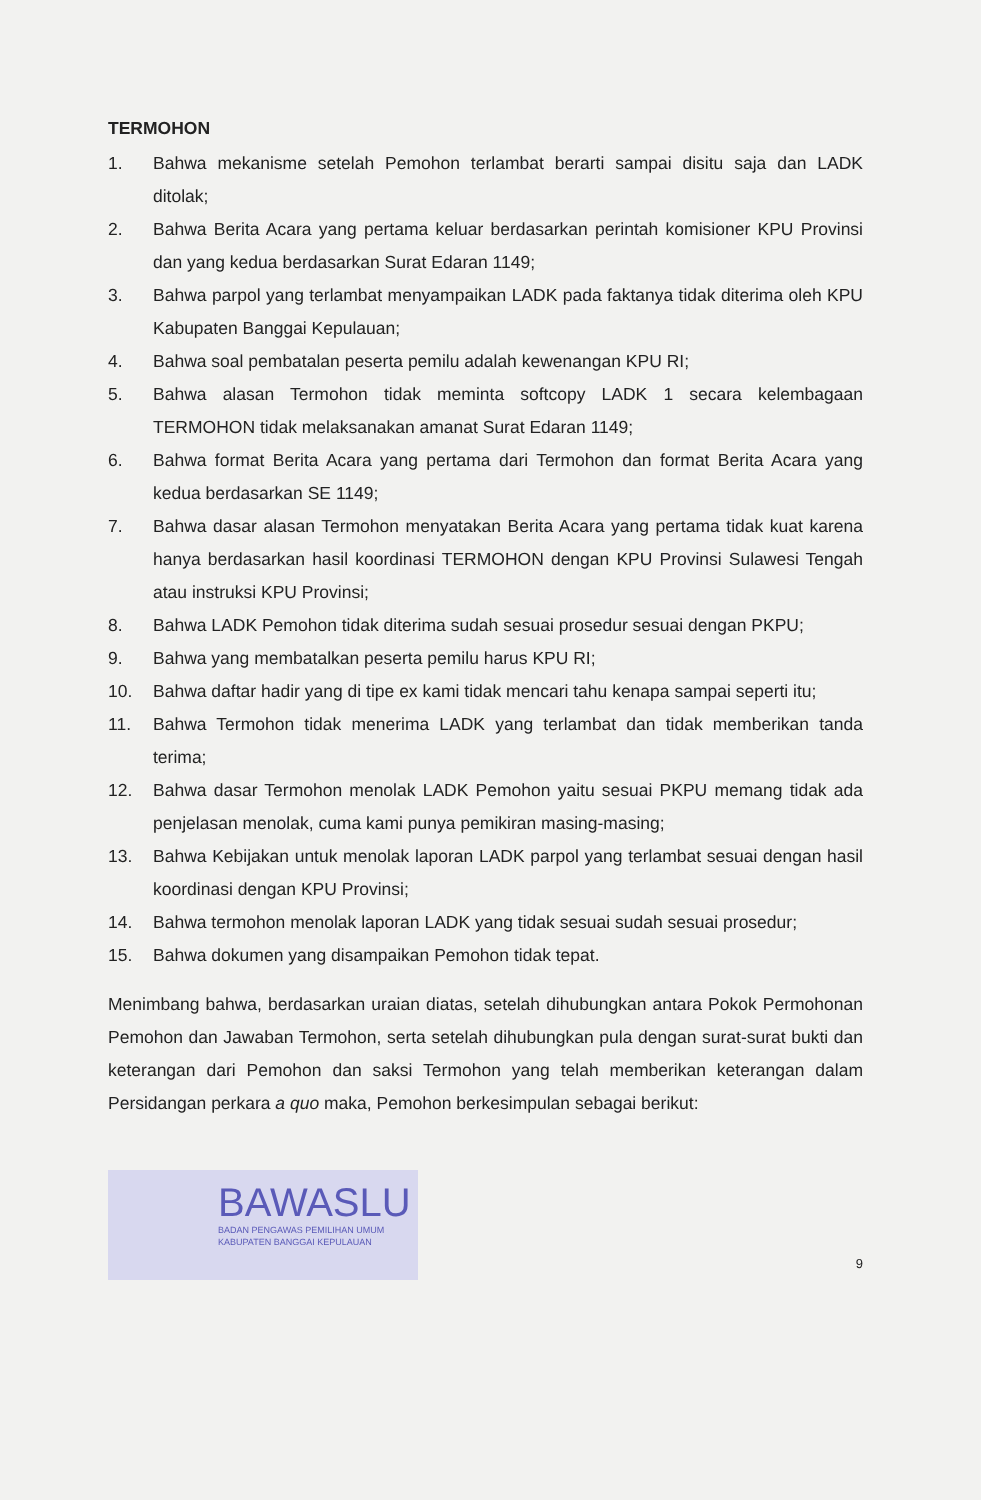TERMOHON
1. Bahwa mekanisme setelah Pemohon terlambat berarti sampai disitu saja dan LADK ditolak;
2. Bahwa Berita Acara yang pertama keluar berdasarkan perintah komisioner KPU Provinsi dan yang kedua berdasarkan Surat Edaran 1149;
3. Bahwa parpol yang terlambat menyampaikan LADK pada faktanya tidak diterima oleh KPU Kabupaten Banggai Kepulauan;
4. Bahwa soal pembatalan peserta pemilu adalah kewenangan KPU RI;
5. Bahwa alasan Termohon tidak meminta softcopy LADK 1 secara kelembagaan TERMOHON tidak melaksanakan amanat Surat Edaran 1149;
6. Bahwa format Berita Acara yang pertama dari Termohon dan format Berita Acara yang kedua berdasarkan SE 1149;
7. Bahwa dasar alasan Termohon menyatakan Berita Acara yang pertama tidak kuat karena hanya berdasarkan hasil koordinasi TERMOHON dengan KPU Provinsi Sulawesi Tengah atau instruksi KPU Provinsi;
8. Bahwa LADK Pemohon tidak diterima sudah sesuai prosedur sesuai dengan PKPU;
9. Bahwa yang membatalkan peserta pemilu harus KPU RI;
10. Bahwa daftar hadir yang di tipe ex kami tidak mencari tahu kenapa sampai seperti itu;
11. Bahwa Termohon tidak menerima LADK yang terlambat dan tidak memberikan tanda terima;
12. Bahwa dasar Termohon menolak LADK Pemohon yaitu sesuai PKPU memang tidak ada penjelasan menolak, cuma kami punya pemikiran masing-masing;
13. Bahwa Kebijakan untuk menolak laporan LADK parpol yang terlambat sesuai dengan hasil koordinasi dengan KPU Provinsi;
14. Bahwa termohon menolak laporan LADK yang tidak sesuai sudah sesuai prosedur;
15. Bahwa dokumen yang disampaikan Pemohon tidak tepat.
Menimbang bahwa, berdasarkan uraian diatas, setelah dihubungkan antara Pokok Permohonan Pemohon dan Jawaban Termohon, serta setelah dihubungkan pula dengan surat-surat bukti dan keterangan dari Pemohon dan saksi Termohon yang telah memberikan keterangan dalam Persidangan perkara a quo maka, Pemohon berkesimpulan sebagai berikut:
BAWASLU
BADAN PENGAWAS PEMILIHAN UMUM
KABUPATEN BANGGAI KEPULAUAN
9